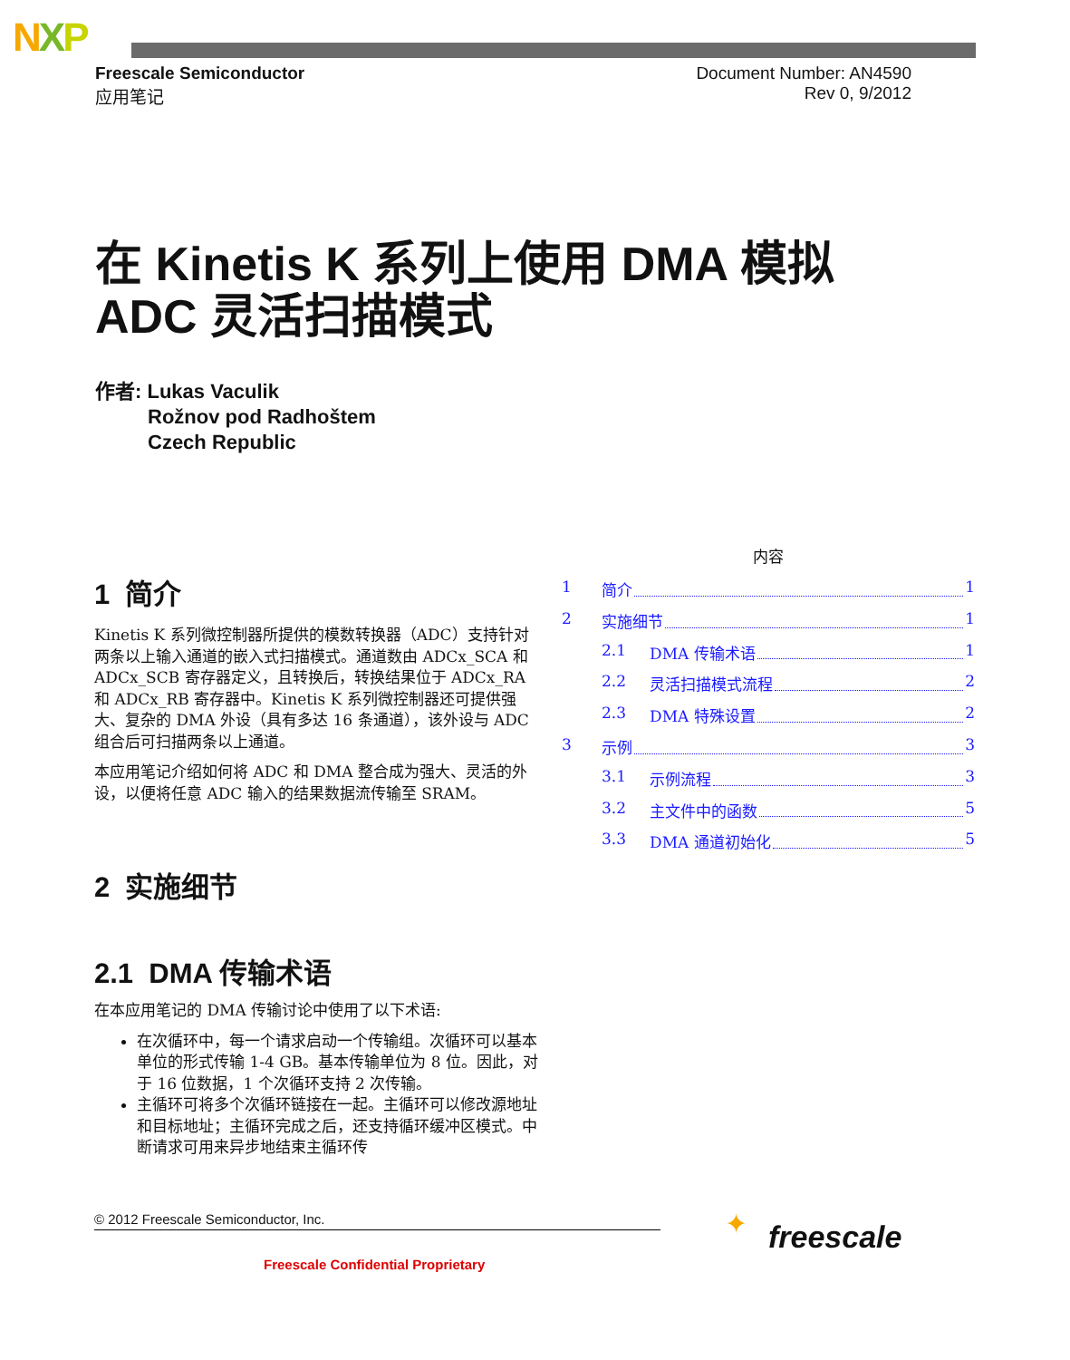NXP
Freescale Semiconductor
应用笔记
Document Number: AN4590
Rev 0, 9/2012
在 Kinetis K 系列上使用 DMA 模拟
ADC 灵活扫描模式
作者: Lukas Vaculik
Rožnov pod Radhoštem
Czech Republic
1 简介
Kinetis K 系列微控制器所提供的模数转换器（ADC）支持针对两条以上输入通道的嵌入式扫描模式。通道数由 ADCx_SCA 和 ADCx_SCB 寄存器定义，且转换后，转换结果位于 ADCx_RA 和 ADCx_RB 寄存器中。Kinetis K 系列微控制器还可提供强大、复杂的 DMA 外设（具有多达 16 条通道），该外设与 ADC 组合后可扫描两条以上通道。
本应用笔记介绍如何将 ADC 和 DMA 整合成为强大、灵活的外设，以便将任意 ADC 输入的结果数据流传输至 SRAM。
2 实施细节
2.1 DMA 传输术语
在本应用笔记的 DMA 传输讨论中使用了以下术语:
在次循环中，每一个请求启动一个传输组。次循环可以基本单位的形式传输 1-4 GB。基本传输单位为 8 位。因此，对于 16 位数据，1 个次循环支持 2 次传输。
主循环可将多个次循环链接在一起。主循环可以修改源地址和目标地址；主循环完成之后，还支持循环缓冲区模式。中断请求可用来异步地结束主循环传
内容
1 简介 1
2 实施细节 1
2.1 DMA 传输术语 1
2.2 灵活扫描模式流程 2
2.3 DMA 特殊设置 2
3 示例 3
3.1 示例流程 3
3.2 主文件中的函数 5
3.3 DMA 通道初始化 5
© 2012 Freescale Semiconductor, Inc.
Freescale Confidential Proprietary
✦ freescale